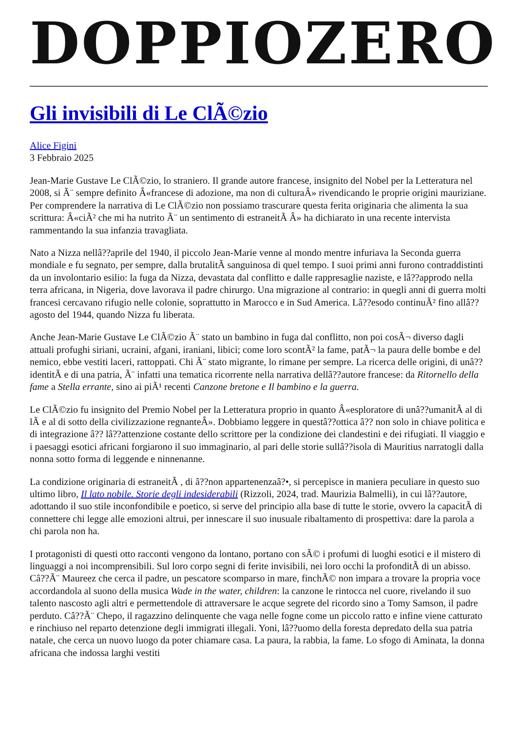DOPPIOZERO
Gli invisibili di Le ClÃ©zio
Alice Figini
3 Febbraio 2025
Jean-Marie Gustave Le ClÃ©zio, lo straniero. Il grande autore francese, insignito del Nobel per la Letteratura nel 2008, si Ã¨ sempre definito Â«francese di adozione, ma non di culturaÂ» rivendicando le proprie origini mauriziane. Per comprendere la narrativa di Le ClÃ©zio non possiamo trascurare questa ferita originaria che alimenta la sua scrittura: Â«ciÃ² che mi ha nutrito Ã¨ un sentimento di estraneitÃ Â» ha dichiarato in una recente intervista rammentando la sua infanzia travagliata.
Nato a Nizza nellâ??aprile del 1940, il piccolo Jean-Marie venne al mondo mentre infuriava la Seconda guerra mondiale e fu segnato, per sempre, dalla brutalitÃ sanguinosa di quel tempo. I suoi primi anni furono contraddistinti da un involontario esilio: la fuga da Nizza, devastata dal conflitto e dalle rappresaglie naziste, e lâ??approdo nella terra africana, in Nigeria, dove lavorava il padre chirurgo. Una migrazione al contrario: in quegli anni di guerra molti francesi cercavano rifugio nelle colonie, soprattutto in Marocco e in Sud America. Lâ??esodo continuÃ² fino allâ??agosto del 1944, quando Nizza fu liberata.
Anche Jean-Marie Gustave Le ClÃ©zio Ã¨ stato un bambino in fuga dal conflitto, non poi cosÃ¬ diverso dagli attuali profughi siriani, ucraini, afgani, iraniani, libici; come loro scontÃ² la fame, patÃ¬ la paura delle bombe e del nemico, ebbe vestiti laceri, rattoppati. Chi Ã¨ stato migrante, lo rimane per sempre. La ricerca delle origini, di unâ??identitÃ e di una patria, Ã¨ infatti una tematica ricorrente nella narrativa dellâ??autore francese: da Ritornello della fame a Stella errante, sino ai piÃ¹ recenti Canzone bretone e Il bambino e la guerra.
Le ClÃ©zio fu insignito del Premio Nobel per la Letteratura proprio in quanto Â«esploratore di unâ??umanitÃ al di lÃ e al di sotto della civilizzazione regnanteÂ». Dobbiamo leggere in questâ??ottica â?? non solo in chiave politica e di integrazione â?? lâ??attenzione costante dello scrittore per la condizione dei clandestini e dei rifugiati. Il viaggio e i paesaggi esotici africani forgiarono il suo immaginario, al pari delle storie sullâ??isola di Mauritius narratogli dalla nonna sotto forma di leggende e ninnenanne.
La condizione originaria di estraneitÃ , di â??non appartenenzaâ?•, si percepisce in maniera peculiare in questo suo ultimo libro, Il lato nobile. Storie degli indesiderabili (Rizzoli, 2024, trad. Maurizia Balmelli), in cui lâ??autore, adottando il suo stile inconfondibile e poetico, si serve del principio alla base di tutte le storie, ovvero la capacitÃ di connettere chi legge alle emozioni altrui, per innescare il suo inusuale ribaltamento di prospettiva: dare la parola a chi parola non ha.
I protagonisti di questi otto racconti vengono da lontano, portano con sÃ© i profumi di luoghi esotici e il mistero di linguaggi a noi incomprensibili. Sul loro corpo segni di ferite invisibili, nei loro occhi la profonditÃ di un abisso. Câ??Ã¨ Maureez che cerca il padre, un pescatore scomparso in mare, finchÃ© non impara a trovare la propria voce accordandola al suono della musica Wade in the water, children: la canzone le rintocca nel cuore, rivelando il suo talento nascosto agli altri e permettendole di attraversare le acque segrete del ricordo sino a Tomy Samson, il padre perduto. Câ??Ã¨ Chepo, il ragazzino delinquente che vaga nelle fogne come un piccolo ratto e infine viene catturato e rinchiuso nel reparto detenzione degli immigrati illegali. Yoni, lâ??uomo della foresta depredato della sua patria natale, che cerca un nuovo luogo da poter chiamare casa. La paura, la rabbia, la fame. Lo sfogo di Aminata, la donna africana che indossa larghi vestiti